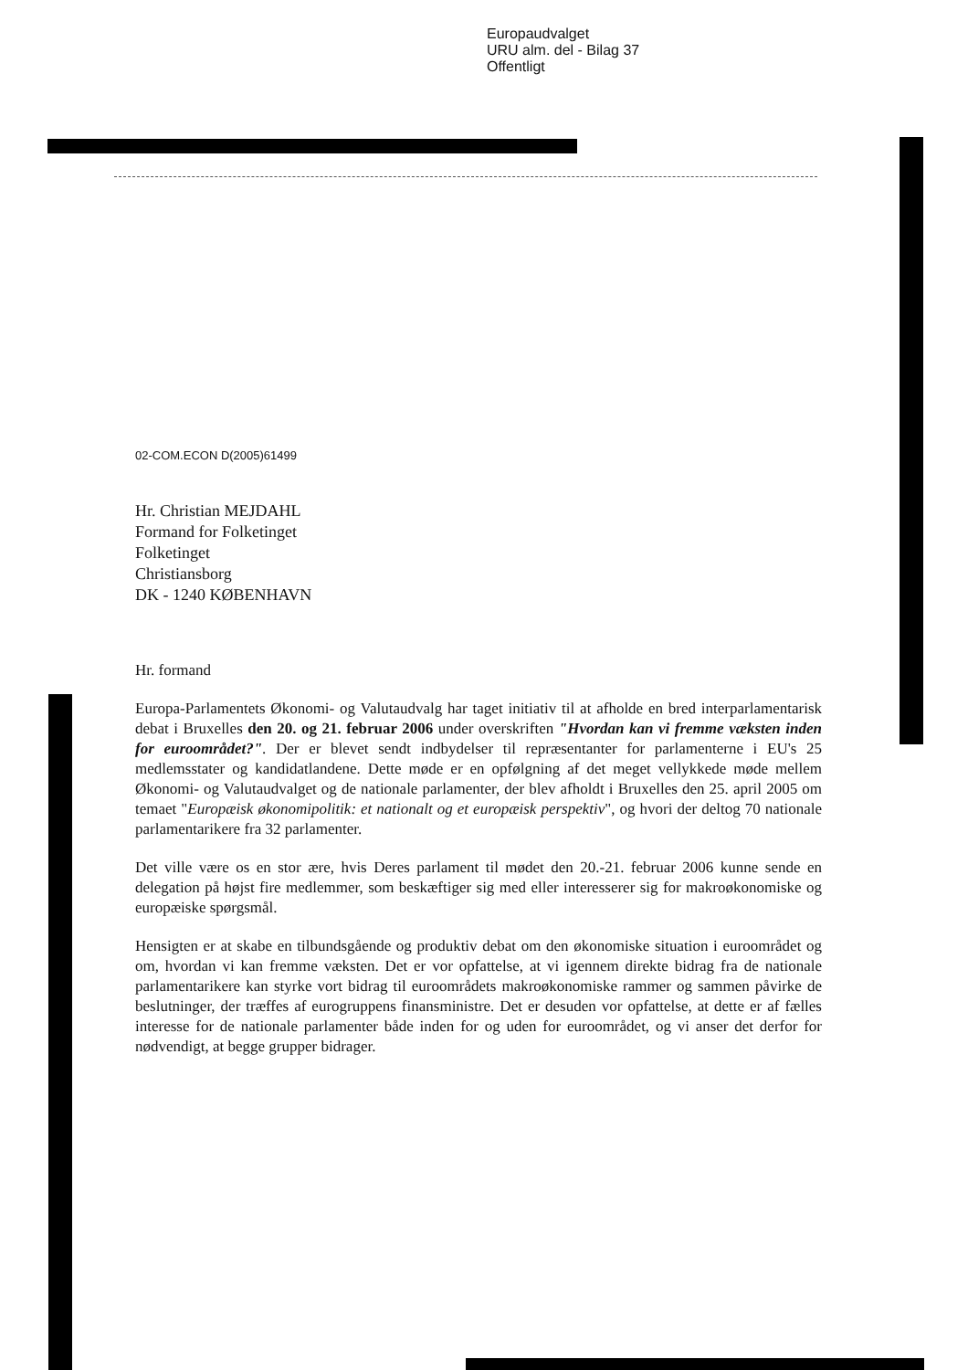Europaudvalget
URU alm. del - Bilag 37
Offentligt
02-COM.ECON D(2005)61499
Hr. Christian MEJDAHL
Formand for Folketinget
Folketinget
Christiansborg
DK - 1240 KØBENHAVN
Hr. formand
Europa-Parlamentets Økonomi- og Valutaudvalg har taget initiativ til at afholde en bred interparlamentarisk debat i Bruxelles den 20. og 21. februar 2006 under overskriften "Hvordan kan vi fremme væksten inden for euroområdet?". Der er blevet sendt indbydelser til repræsentanter for parlamenterne i EU's 25 medlemsstater og kandidatlandene. Dette møde er en opfølgning af det meget vellykkede møde mellem Økonomi- og Valutaudvalget og de nationale parlamenter, der blev afholdt i Bruxelles den 25. april 2005 om temaet "Europæisk økonomipolitik: et nationalt og et europæisk perspektiv", og hvori der deltog 70 nationale parlamentarikere fra 32 parlamenter.
Det ville være os en stor ære, hvis Deres parlament til mødet den 20.-21. februar 2006 kunne sende en delegation på højst fire medlemmer, som beskæftiger sig med eller interesserer sig for makroøkonomiske og europæiske spørgsmål.
Hensigten er at skabe en tilbundsgående og produktiv debat om den økonomiske situation i euroområdet og om, hvordan vi kan fremme væksten. Det er vor opfattelse, at vi igennem direkte bidrag fra de nationale parlamentarikere kan styrke vort bidrag til euroområdets makroøkonomiske rammer og sammen påvirke de beslutninger, der træffes af eurogruppens finansministre. Det er desuden vor opfattelse, at dette er af fælles interesse for de nationale parlamenter både inden for og uden for euroområdet, og vi anser det derfor for nødvendigt, at begge grupper bidrager.